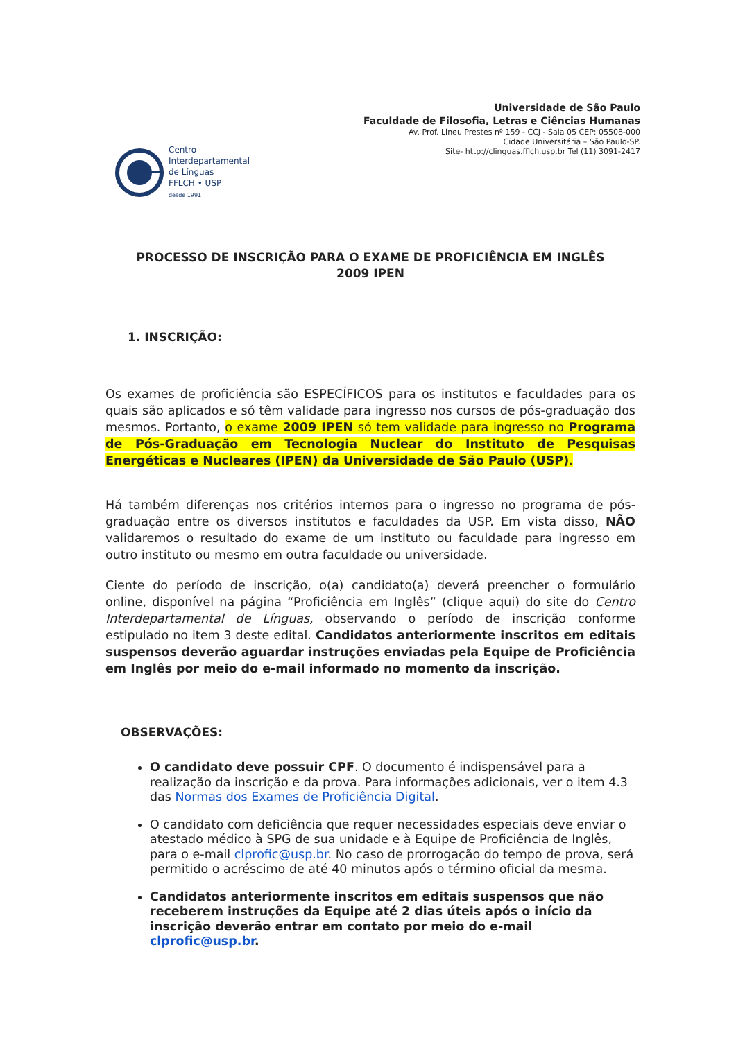Universidade de São Paulo
Faculdade de Filosofia, Letras e Ciências Humanas
Av. Prof. Lineu Prestes nº 159 - CCJ - Sala 05 CEP: 05508-000
Cidade Universitária – São Paulo-SP.
Site- http://clinguas.fflch.usp.br Tel (11) 3091-2417
Centro
Interdepartamental
de Línguas
FFLCH • USP
desde 1991
PROCESSO DE INSCRIÇÃO PARA O EXAME DE PROFICIÊNCIA EM INGLÊS
2009 IPEN
1. INSCRIÇÃO:
Os exames de proficiência são ESPECÍFICOS para os institutos e faculdades para os quais são aplicados e só têm validade para ingresso nos cursos de pós-graduação dos mesmos. Portanto, o exame 2009 IPEN só tem validade para ingresso no Programa de Pós-Graduação em Tecnologia Nuclear do Instituto de Pesquisas Energéticas e Nucleares (IPEN) da Universidade de São Paulo (USP).
Há também diferenças nos critérios internos para o ingresso no programa de pós-graduação entre os diversos institutos e faculdades da USP. Em vista disso, NÃO validaremos o resultado do exame de um instituto ou faculdade para ingresso em outro instituto ou mesmo em outra faculdade ou universidade.
Ciente do período de inscrição, o(a) candidato(a) deverá preencher o formulário online, disponível na página “Proficiência em Inglês” (clique aqui) do site do Centro Interdepartamental de Línguas, observando o período de inscrição conforme estipulado no item 3 deste edital. Candidatos anteriormente inscritos em editais suspensos deverão aguardar instruções enviadas pela Equipe de Proficiência em Inglês por meio do e-mail informado no momento da inscrição.
OBSERVAÇÕES:
O candidato deve possuir CPF. O documento é indispensável para a realização da inscrição e da prova. Para informações adicionais, ver o item 4.3 das Normas dos Exames de Proficiência Digital.
O candidato com deficiência que requer necessidades especiais deve enviar o atestado médico à SPG de sua unidade e à Equipe de Proficiência de Inglês, para o e-mail clprofic@usp.br. No caso de prorrogação do tempo de prova, será permitido o acréscimo de até 40 minutos após o término oficial da mesma.
Candidatos anteriormente inscritos em editais suspensos que não receberem instruções da Equipe até 2 dias úteis após o início da inscrição deverão entrar em contato por meio do e-mail clprofic@usp.br.